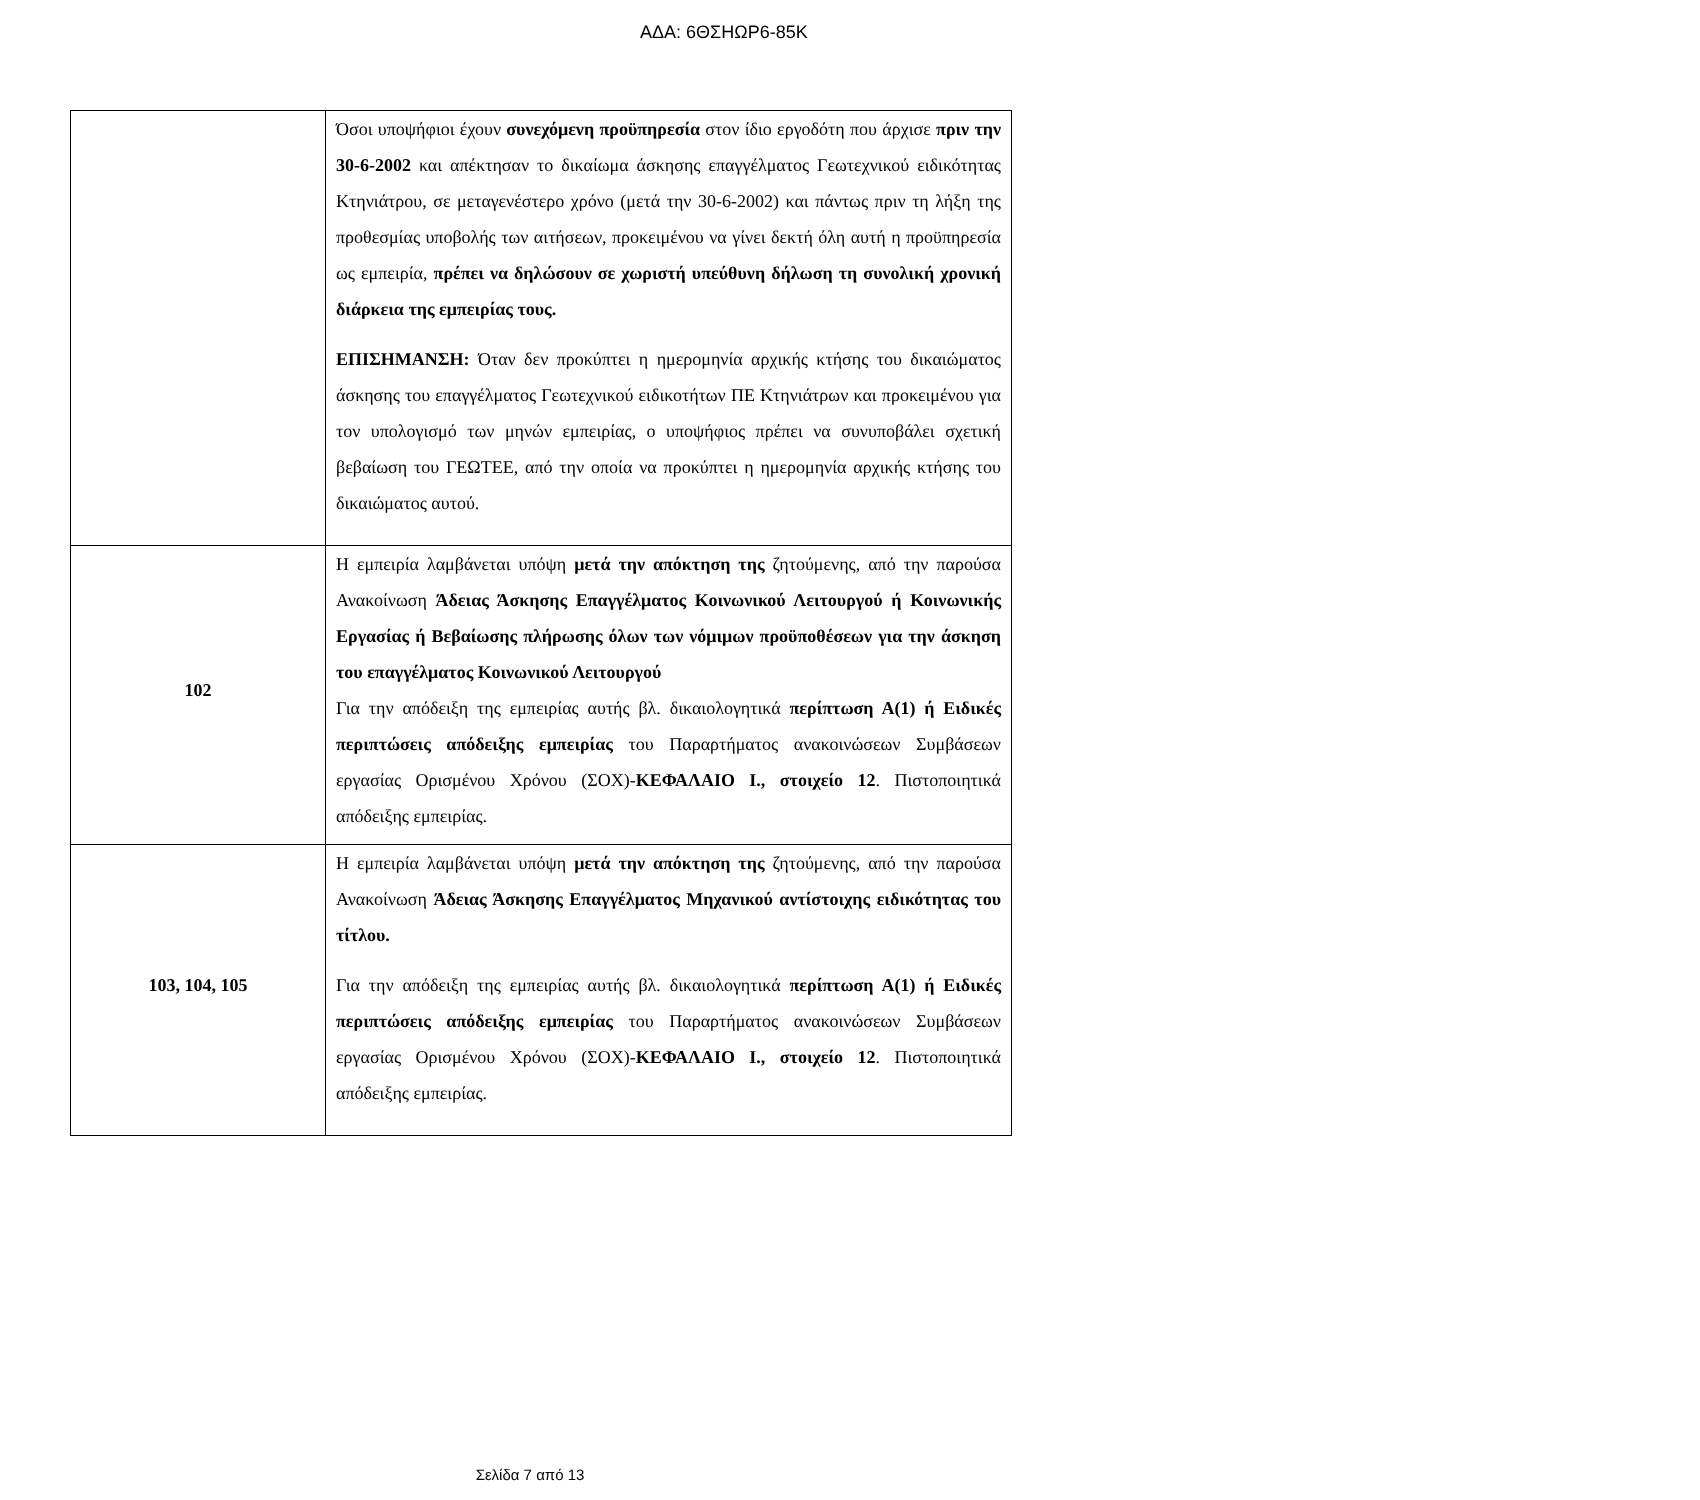ΑΔΑ: 6ΘΣΗΩΡ6-85Κ
| | Όσοι υποψήφιοι έχουν συνεχόμενη προϋπηρεσία στον ίδιο εργοδότη που άρχισε πριν την 30-6-2002 και απέκτησαν το δικαίωμα άσκησης επαγγέλματος Γεωτεχνικού ειδικότητας Κτηνιάτρου, σε μεταγενέστερο χρόνο (μετά την 30-6-2002) και πάντως πριν τη λήξη της προθεσμίας υποβολής των αιτήσεων, προκειμένου να γίνει δεκτή όλη αυτή η προϋπηρεσία ως εμπειρία, πρέπει να δηλώσουν σε χωριστή υπεύθυνη δήλωση τη συνολική χρονική διάρκεια της εμπειρίας τους. ΕΠΙΣΗΜΑΝΣΗ: Όταν δεν προκύπτει η ημερομηνία αρχικής κτήσης του δικαιώματος άσκησης του επαγγέλματος Γεωτεχνικού ειδικοτήτων ΠΕ Κτηνιάτρων και προκειμένου για τον υπολογισμό των μηνών εμπειρίας, ο υποψήφιος πρέπει να συνυποβάλει σχετική βεβαίωση του ΓΕΩΤΕΕ, από την οποία να προκύπτει η ημερομηνία αρχικής κτήσης του δικαιώματος αυτού. |
| 102 | Η εμπειρία λαμβάνεται υπόψη μετά την απόκτηση της ζητούμενης, από την παρούσα Ανακοίνωση Άδειας Άσκησης Επαγγέλματος Κοινωνικού Λειτουργού ή Κοινωνικής Εργασίας ή Βεβαίωσης πλήρωσης όλων των νόμιμων προϋποθέσεων για την άσκηση του επαγγέλματος Κοινωνικού Λειτουργού Για την απόδειξη της εμπειρίας αυτής βλ. δικαιολογητικά περίπτωση Α(1) ή Ειδικές περιπτώσεις απόδειξης εμπειρίας του Παραρτήματος ανακοινώσεων Συμβάσεων εργασίας Ορισμένου Χρόνου (ΣΟΧ)- ΚΕΦΑΛΑΙΟ Ι., στοιχείο 12 . Πιστοποιητικά απόδειξης εμπειρίας. |
| 103, 104, 105 | Η εμπειρία λαμβάνεται υπόψη μετά την απόκτηση της ζητούμενης, από την παρούσα Ανακοίνωση Άδειας Άσκησης Επαγγέλματος Μηχανικού αντίστοιχης ειδικότητας του τίτλου. Για την απόδειξη της εμπειρίας αυτής βλ. δικαιολογητικά περίπτωση Α(1) ή Ειδικές περιπτώσεις απόδειξης εμπειρίας του Παραρτήματος ανακοινώσεων Συμβάσεων εργασίας Ορισμένου Χρόνου (ΣΟΧ)- ΚΕΦΑΛΑΙΟ Ι., στοιχείο 12 . Πιστοποιητικά απόδειξης εμπειρίας. |
Σελίδα 7 από 13